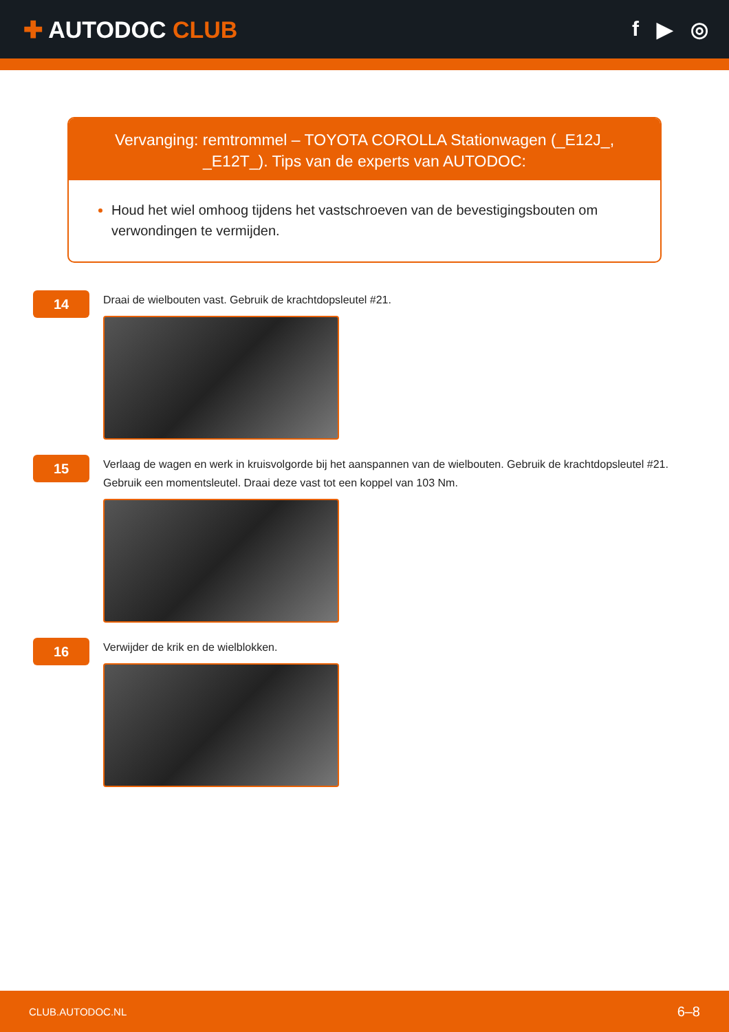✚ AUTODOC CLUB f ▶ ◎
Vervanging: remtrommel – TOYOTA COROLLA Stationwagen (_E12J_, _E12T_). Tips van de experts van AUTODOC:
Houd het wiel omhoog tijdens het vastschroeven van de bevestigingsbouten om verwondingen te vermijden.
14
Draai de wielbouten vast. Gebruik de krachtdopsleutel #21.
15
Verlaag de wagen en werk in kruisvolgorde bij het aanspannen van de wielbouten. Gebruik de krachtdopsleutel #21. Gebruik een momentsleutel. Draai deze vast tot een koppel van 103 Nm.
16
Verwijder de krik en de wielblokken.
CLUB.AUTODOC.NL 6–8